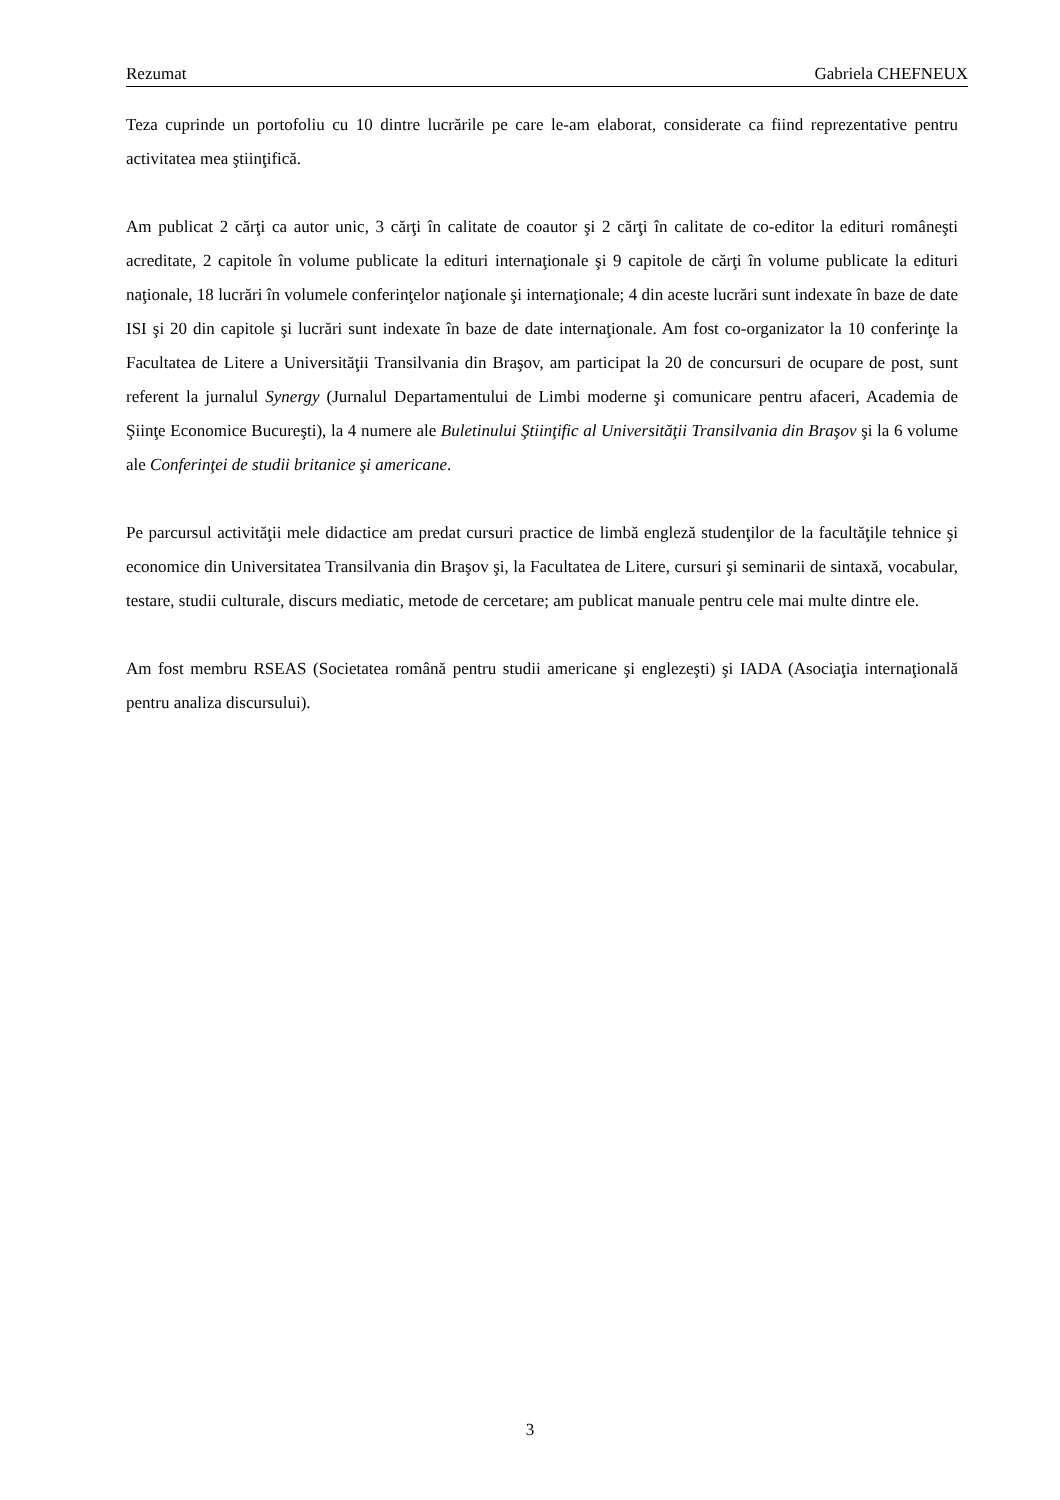Rezumat Gabriela CHEFNEUX
Teza cuprinde un portofoliu cu 10 dintre lucrările pe care le-am elaborat, considerate ca fiind reprezentative pentru activitatea mea ştiinţifică.
Am publicat 2 cărţi ca autor unic, 3 cărţi în calitate de coautor şi 2 cărţi în calitate de co-editor la edituri româneşti acreditate, 2 capitole în volume publicate la edituri internaţionale şi 9 capitole de cărţi în volume publicate la edituri naţionale, 18 lucrări în volumele conferinţelor naţionale şi internaţionale; 4 din aceste lucrări sunt indexate în baze de date ISI şi 20 din capitole şi lucrări sunt indexate în baze de date internaţionale. Am fost co-organizator la 10 conferinţe la Facultatea de Litere a Universităţii Transilvania din Braşov, am participat la 20 de concursuri de ocupare de post, sunt referent la jurnalul Synergy (Jurnalul Departamentului de Limbi moderne şi comunicare pentru afaceri, Academia de Şiinţe Economice Bucureşti), la 4 numere ale Buletinului Ştiinţific al Universităţii Transilvania din Braşov şi la 6 volume ale Conferinţei de studii britanice şi americane.
Pe parcursul activităţii mele didactice am predat cursuri practice de limbă engleză studenţilor de la facultăţile tehnice şi economice din Universitatea Transilvania din Braşov şi, la Facultatea de Litere, cursuri şi seminarii de sintaxă, vocabular, testare, studii culturale, discurs mediatic, metode de cercetare; am publicat manuale pentru cele mai multe dintre ele.
Am fost membru RSEAS (Societatea română pentru studii americane şi englezeşti) şi IADA (Asociaţia internaţională pentru analiza discursului).
3